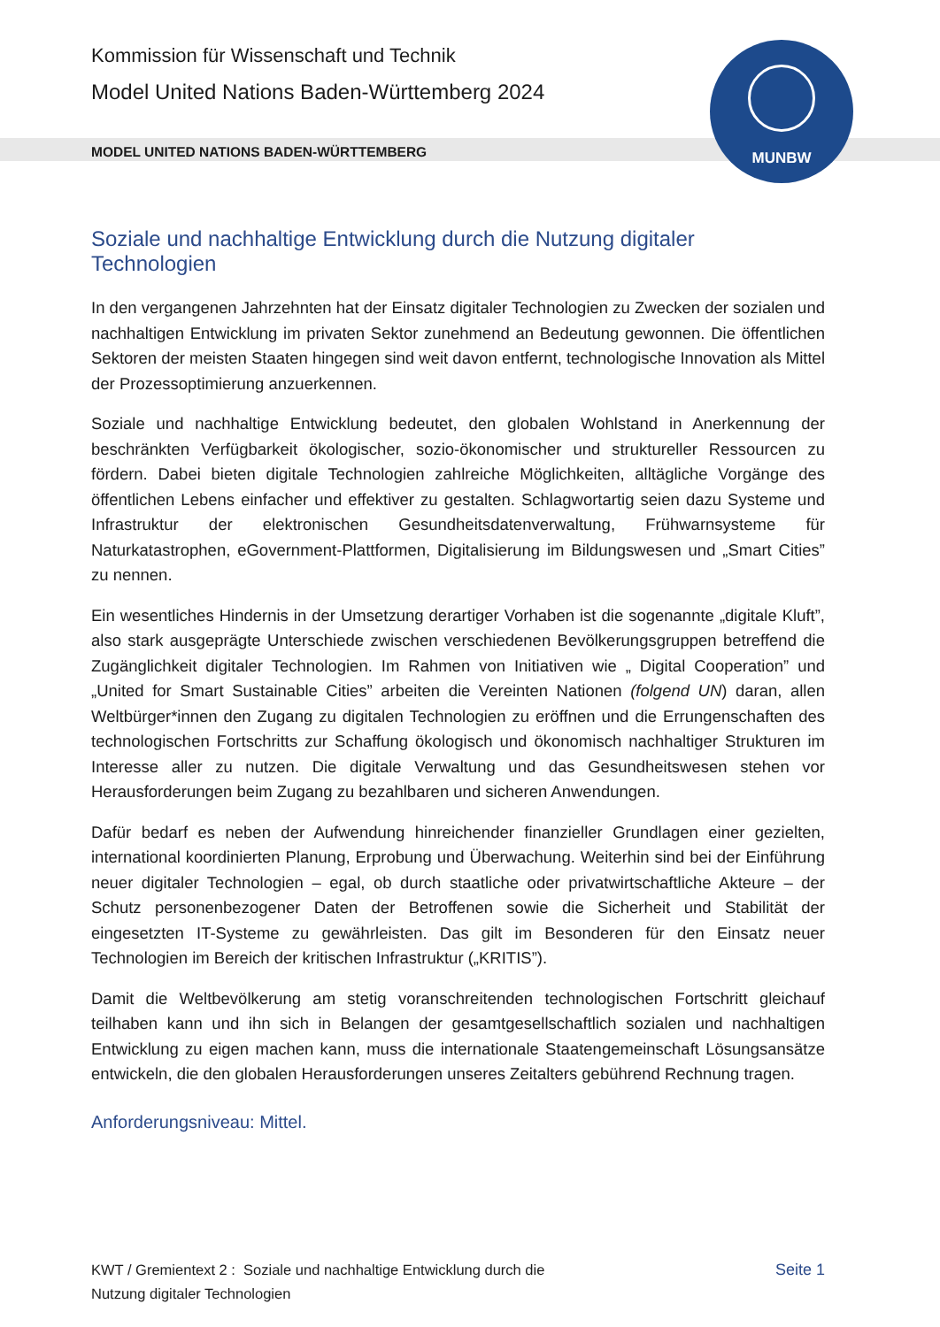MUNBW
Kommission für Wissenschaft und Technik
Model United Nations Baden-Württemberg 2024
MODEL UNITED NATIONS BADEN-WÜRTTEMBERG
Soziale und nachhaltige Entwicklung durch die Nutzung digitaler Technologien
In den vergangenen Jahrzehnten hat der Einsatz digitaler Technologien zu Zwecken der sozialen und nachhaltigen Entwicklung im privaten Sektor zunehmend an Bedeutung gewonnen. Die öffentlichen Sektoren der meisten Staaten hingegen sind weit davon entfernt, technologische Innovation als Mittel der Prozessoptimierung anzuerkennen.
Soziale und nachhaltige Entwicklung bedeutet, den globalen Wohlstand in Anerkennung der beschränkten Verfügbarkeit ökologischer, sozio-ökonomischer und struktureller Ressourcen zu fördern. Dabei bieten digitale Technologien zahlreiche Möglichkeiten, alltägliche Vorgänge des öffentlichen Lebens einfacher und effektiver zu gestalten. Schlagwortartig seien dazu Systeme und Infrastruktur der elektronischen Gesundheitsdatenverwaltung, Frühwarnsysteme für Naturkatastrophen, eGovernment-Plattformen, Digitalisierung im Bildungswesen und „Smart Cities” zu nennen.
Ein wesentliches Hindernis in der Umsetzung derartiger Vorhaben ist die sogenannte „digitale Kluft”, also stark ausgeprägte Unterschiede zwischen verschiedenen Bevölkerungsgruppen betreffend die Zugänglichkeit digitaler Technologien. Im Rahmen von Initiativen wie „ Digital Cooperation” und „United for Smart Sustainable Cities” arbeiten die Vereinten Nationen (folgend UN) daran, allen Weltbürger*innen den Zugang zu digitalen Technologien zu eröffnen und die Errungenschaften des technologischen Fortschritts zur Schaffung ökologisch und ökonomisch nachhaltiger Strukturen im Interesse aller zu nutzen. Die digitale Verwaltung und das Gesundheitswesen stehen vor Herausforderungen beim Zugang zu bezahlbaren und sicheren Anwendungen.
Dafür bedarf es neben der Aufwendung hinreichender finanzieller Grundlagen einer gezielten, international koordinierten Planung, Erprobung und Überwachung. Weiterhin sind bei der Einführung neuer digitaler Technologien – egal, ob durch staatliche oder privatwirtschaftliche Akteure – der Schutz personenbezogener Daten der Betroffenen sowie die Sicherheit und Stabilität der eingesetzten IT-Systeme zu gewährleisten. Das gilt im Besonderen für den Einsatz neuer Technologien im Bereich der kritischen Infrastruktur („KRITIS”).
Damit die Weltbevölkerung am stetig voranschreitenden technologischen Fortschritt gleichauf teilhaben kann und ihn sich in Belangen der gesamtgesellschaftlich sozialen und nachhaltigen Entwicklung zu eigen machen kann, muss die internationale Staatengemeinschaft Lösungsansätze entwickeln, die den globalen Herausforderungen unseres Zeitalters gebührend Rechnung tragen.
Anforderungsniveau: Mittel.
KWT / Gremientext 2 : Soziale und nachhaltige Entwicklung durch die
Nutzung digitaler Technologien
Seite 1